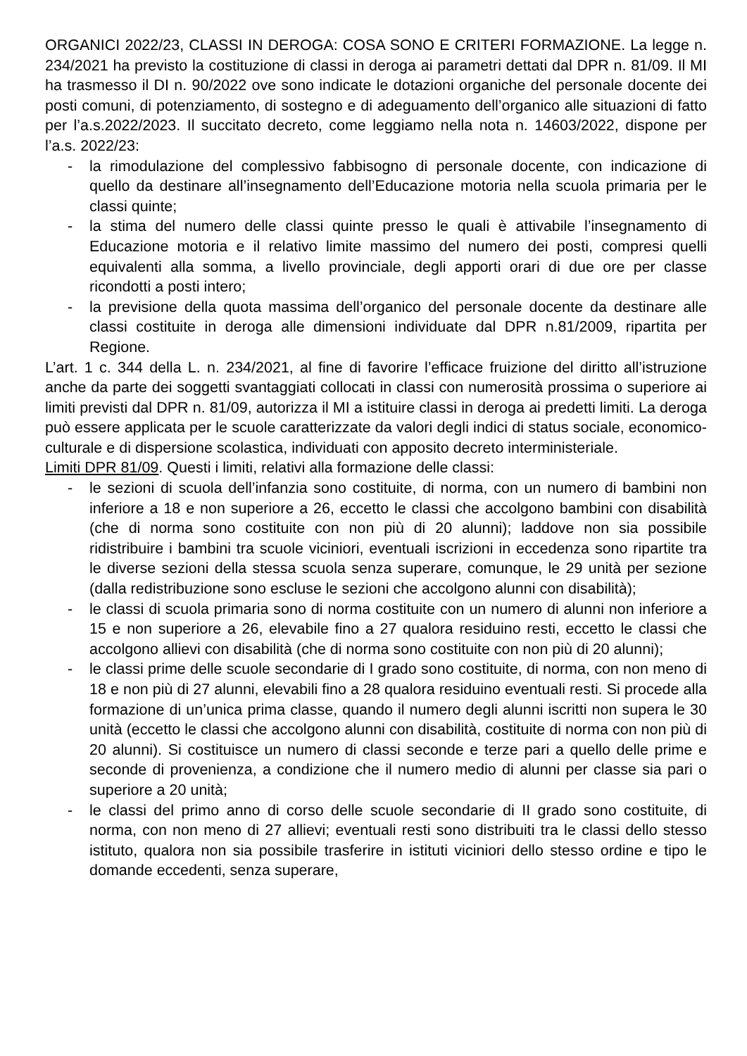ORGANICI 2022/23, CLASSI IN DEROGA: COSA SONO E CRITERI FORMAZIONE. La legge n. 234/2021 ha previsto la costituzione di classi in deroga ai parametri dettati dal DPR n. 81/09. Il MI ha trasmesso il DI n. 90/2022 ove sono indicate le dotazioni organiche del personale docente dei posti comuni, di potenziamento, di sostegno e di adeguamento dell’organico alle situazioni di fatto per l’a.s.2022/2023. Il succitato decreto, come leggiamo nella nota n. 14603/2022, dispone per l’a.s. 2022/23:
- la rimodulazione del complessivo fabbisogno di personale docente, con indicazione di quello da destinare all’insegnamento dell’Educazione motoria nella scuola primaria per le classi quinte;
- la stima del numero delle classi quinte presso le quali è attivabile l’insegnamento di Educazione motoria e il relativo limite massimo del numero dei posti, compresi quelli equivalenti alla somma, a livello provinciale, degli apporti orari di due ore per classe ricondotti a posti intero;
- la previsione della quota massima dell’organico del personale docente da destinare alle classi costituite in deroga alle dimensioni individuate dal DPR n.81/2009, ripartita per Regione.
L’art. 1 c. 344 della L. n. 234/2021, al fine di favorire l’efficace fruizione del diritto all’istruzione anche da parte dei soggetti svantaggiati collocati in classi con numerosità prossima o superiore ai limiti previsti dal DPR n. 81/09, autorizza il MI a istituire classi in deroga ai predetti limiti. La deroga può essere applicata per le scuole caratterizzate da valori degli indici di status sociale, economico-culturale e di dispersione scolastica, individuati con apposito decreto interministeriale.
Limiti DPR 81/09. Questi i limiti, relativi alla formazione delle classi:
- le sezioni di scuola dell’infanzia sono costituite, di norma, con un numero di bambini non inferiore a 18 e non superiore a 26, eccetto le classi che accolgono bambini con disabilità (che di norma sono costituite con non più di 20 alunni); laddove non sia possibile ridistribuire i bambini tra scuole viciniori, eventuali iscrizioni in eccedenza sono ripartite tra le diverse sezioni della stessa scuola senza superare, comunque, le 29 unità per sezione (dalla redistribuzione sono escluse le sezioni che accolgono alunni con disabilità);
- le classi di scuola primaria sono di norma costituite con un numero di alunni non inferiore a 15 e non superiore a 26, elevabile fino a 27 qualora residuino resti, eccetto le classi che accolgono allievi con disabilità (che di norma sono costituite con non più di 20 alunni);
- le classi prime delle scuole secondarie di I grado sono costituite, di norma, con non meno di 18 e non più di 27 alunni, elevabili fino a 28 qualora residuino eventuali resti. Si procede alla formazione di un’unica prima classe, quando il numero degli alunni iscritti non supera le 30 unità (eccetto le classi che accolgono alunni con disabilità, costituite di norma con non più di 20 alunni). Si costituisce un numero di classi seconde e terze pari a quello delle prime e seconde di provenienza, a condizione che il numero medio di alunni per classe sia pari o superiore a 20 unità;
- le classi del primo anno di corso delle scuole secondarie di II grado sono costituite, di norma, con non meno di 27 allievi; eventuali resti sono distribuiti tra le classi dello stesso istituto, qualora non sia possibile trasferire in istituti viciniori dello stesso ordine e tipo le domande eccedenti, senza superare,